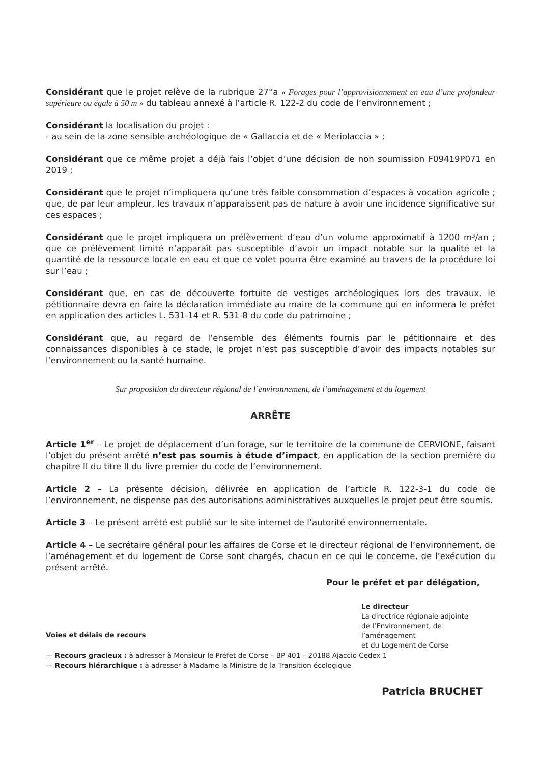Considérant que le projet relève de la rubrique 27°a « Forages pour l’approvisionnement en eau d’une profondeur supérieure ou égale à 50 m » du tableau annexé à l’article R. 122-2 du code de l’environnement ;
Considérant la localisation du projet :
- au sein de la zone sensible archéologique de « Gallaccia et de « Meriolaccia » ;
Considérant que ce même projet a déjà fais l’objet d’une décision de non soumission F09419P071 en 2019 ;
Considérant que le projet n’impliquera qu’une très faible consommation d’espaces à vocation agricole ; que, de par leur ampleur, les travaux n’apparaissent pas de nature à avoir une incidence significative sur ces espaces ;
Considérant que le projet impliquera un prélèvement d’eau d’un volume approximatif à 1200 m³/an ; que ce prélèvement limité n’apparaît pas susceptible d’avoir un impact notable sur la qualité et la quantité de la ressource locale en eau et que ce volet pourra être examiné au travers de la procédure loi sur l’eau ;
Considérant que, en cas de découverte fortuite de vestiges archéologiques lors des travaux, le pétitionnaire devra en faire la déclaration immédiate au maire de la commune qui en informera le préfet en application des articles L. 531-14 et R. 531-8 du code du patrimoine ;
Considérant que, au regard de l’ensemble des éléments fournis par le pétitionnaire et des connaissances disponibles à ce stade, le projet n’est pas susceptible d’avoir des impacts notables sur l’environnement ou la santé humaine.
Sur proposition du directeur régional de l’environnement, de l’aménagement et du logement
ARRÊTE
Article 1<sup>er</sup> – Le projet de déplacement d’un forage, sur le territoire de la commune de CERVIONE, faisant l’objet du présent arrêté n’est pas soumis à étude d’impact, en application de la section première du chapitre II du titre II du livre premier du code de l’environnement.
Article 2 – La présente décision, délivrée en application de l’article R. 122-3-1 du code de l’environnement, ne dispense pas des autorisations administratives auxquelles le projet peut être soumis.
Article 3 – Le présent arrêté est publié sur le site internet de l’autorité environnementale.
Article 4 – Le secrétaire général pour les affaires de Corse et le directeur régional de l’environnement, de l’aménagement et du logement de Corse sont chargés, chacun en ce qui le concerne, de l’exécution du présent arrêté.
Pour le préfet et par délégation,
Le directeur
La directrice régionale adjointe
de l’Environnement, de l’aménagement
et du Logement de Corse
Voies et délais de recours
— Recours gracieux : à adresser à Monsieur le Préfet de Corse – BP 401 – 20188 Ajaccio Cedex 1
— Recours hiérarchique : à adresser à Madame la Ministre de la Transition écologique
Patricia BRUCHET